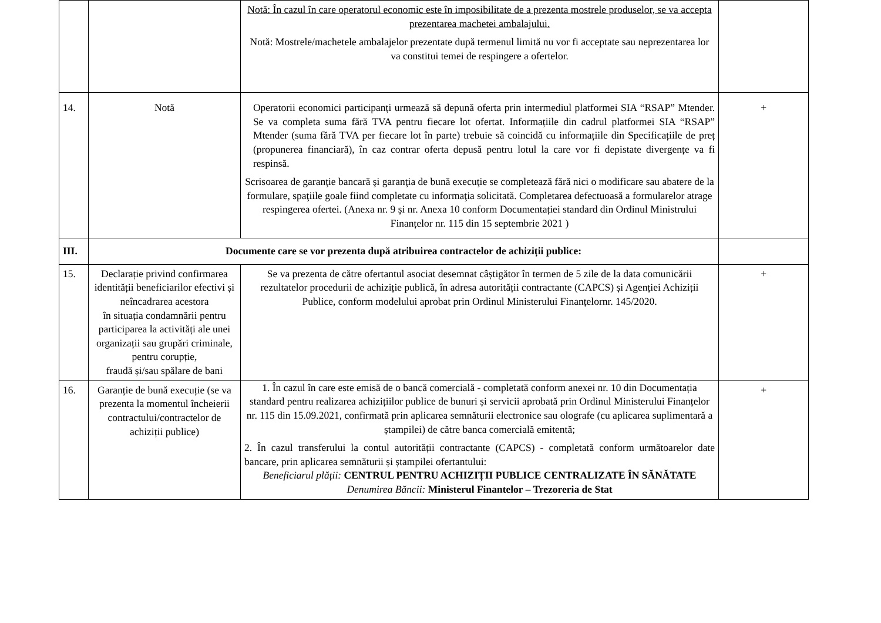| | | Notă: În cazul în care operatorul economic este în imposibilitate de a prezenta mostrele produselor, se va accepta prezentarea machetei ambalajului. Notă: Mostrele/machetele ambalajelor prezentate după termenul limită nu vor fi acceptate sau neprezentarea lor va constitui temei de respingere a ofertelor. | |
| 14. | Notă | Operatorii economici participanți urmează să depună oferta prin intermediul platformei SIA “RSAP” Mtender. Se va completa suma fără TVA pentru fiecare lot ofertat. Informațiile din cadrul platformei SIA “RSAP” Mtender (suma fără TVA per fiecare lot în parte) trebuie să coincidă cu informațiile din Specificațiile de preț (propunerea financiară), în caz contrar oferta depusă pentru lotul la care vor fi depistate divergențe va fi respinsă. Scrisoarea de garanţie bancară şi garanţia de bună execuţie se completează fără nici o modificare sau abatere de la formulare, spaţiile goale fiind completate cu informaţia solicitată. Completarea defectuoasă a formularelor atrage respingerea ofertei. (Anexa nr. 9 și nr. Anexa 10 conform Documentației standard din Ordinul Ministrului Finanțelor nr. 115 din 15 septembrie 2021 ) | + |
| III. | Documente care se vor prezenta după atribuirea contractelor de achiziții publice: | | |
| 15. | Declarație privind confirmarea identității beneficiarilor efectivi și neîncadrarea acestora în situația condamnării pentru participarea la activități ale unei organizații sau grupări criminale, pentru corupție, fraudă și/sau spălare de bani | Se va prezenta de către ofertantul asociat desemnat câștigător în termen de 5 zile de la data comunicării rezultatelor procedurii de achiziție publică, în adresa autorității contractante (CAPCS) și Agenției Achiziții Publice, conform modelului aprobat prin Ordinul Ministerului Finanțelornr. 145/2020. | + |
| 16. | Garanție de bună execuție (se va prezenta la momentul încheierii contractului/contractelor de achiziții publice) | 1. În cazul în care este emisă de o bancă comercială - completată conform anexei nr. 10 din Documentația standard pentru realizarea achizițiilor publice de bunuri și servicii aprobată prin Ordinul Ministerului Finanțelor nr. 115 din 15.09.2021, confirmată prin aplicarea semnăturii electronice sau olografe (cu aplicarea suplimentară a ștampilei) de către banca comercială emitentă; 2. În cazul transferului la contul autorității contractante (CAPCS) - completată conform următoarelor date bancare, prin aplicarea semnăturii și ștampilei ofertantului: Beneficiarul plății: CENTRUL PENTRU ACHIZIȚII PUBLICE CENTRALIZATE ÎN SĂNĂTATE Denumirea Băncii: Ministerul Finantelor – Trezoreria de Stat | + |